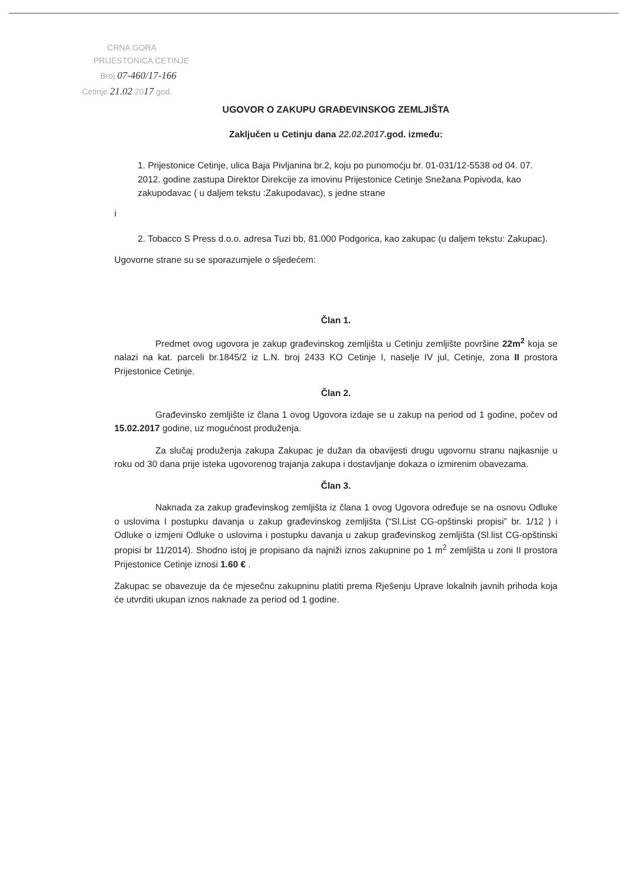CRNA GORA
PRIJESTONICA CETINJE
Broj 07-460/17-166
Cetinje 21.02 2017 god.
UGOVOR O ZAKUPU GRAĐEVINSKOG ZEMLJIŠTA
Zaključen u Cetinju dana 22.02.2017.god. između:
1. Prijestonice Cetinje, ulica Baja Pivljanina br.2, koju po punomoćju br. 01-031/12-5538 od 04. 07. 2012. godine zastupa Direktor Direkcije za imovinu Prijestonice Cetinje Snežana Popivoda, kao zakupodavac ( u daljem tekstu :Zakupodavac), s jedne strane
i
2. Tobacco S Press d.o.o. adresa Tuzi bb, 81.000 Podgorica, kao zakupac (u daljem tekstu: Zakupac).
Ugovorne strane su se sporazumjele o sljedećem:
Član 1.
Predmet ovog ugovora je zakup građevinskog zemljišta u Cetinju zemljište površine 22m<sup>2</sup> koja se nalazi na kat. parceli br.1845/2 iz L.N. broj 2433 KO Cetinje I, naselje IV jul, Cetinje, zona II prostora Prijestonice Cetinje.
Član 2.
Građevinsko zemljište iz člana 1 ovog Ugovora izdaje se u zakup na period od 1 godine, počev od 15.02.2017 godine, uz mogućnost produženja.
Za slučaj produženja zakupa Zakupac je dužan da obavijesti drugu ugovornu stranu najkasnije u roku od 30 dana prije isteka ugovorenog trajanja zakupa i dostavljanje dokaza o izmirenim obavezama.
Član 3.
Naknada za zakup građevinskog zemljišta iz člana 1 ovog Ugovora određuje se na osnovu Odluke o uslovima I postupku davanja u zakup građevinskog zemljišta (“Sl.List CG-opštinski propisi” br. 1/12 ) i Odluke o izmjeni Odluke o uslovima i postupku davanja u zakup građevinskog zemljišta (Sl.list CG-opštinski propisi br 11/2014). Shodno istoj je propisano da najniži iznos zakupnine po 1 m<sup>2</sup> zemljišta u zoni II prostora Prijestonice Cetinje iznosi 1.60 € .
Zakupac se obavezuje da će mjesečnu zakupninu platiti prema Rješenju Uprave lokalnih javnih prihoda koja će utvrditi ukupan iznos naknade za period od 1 godine.